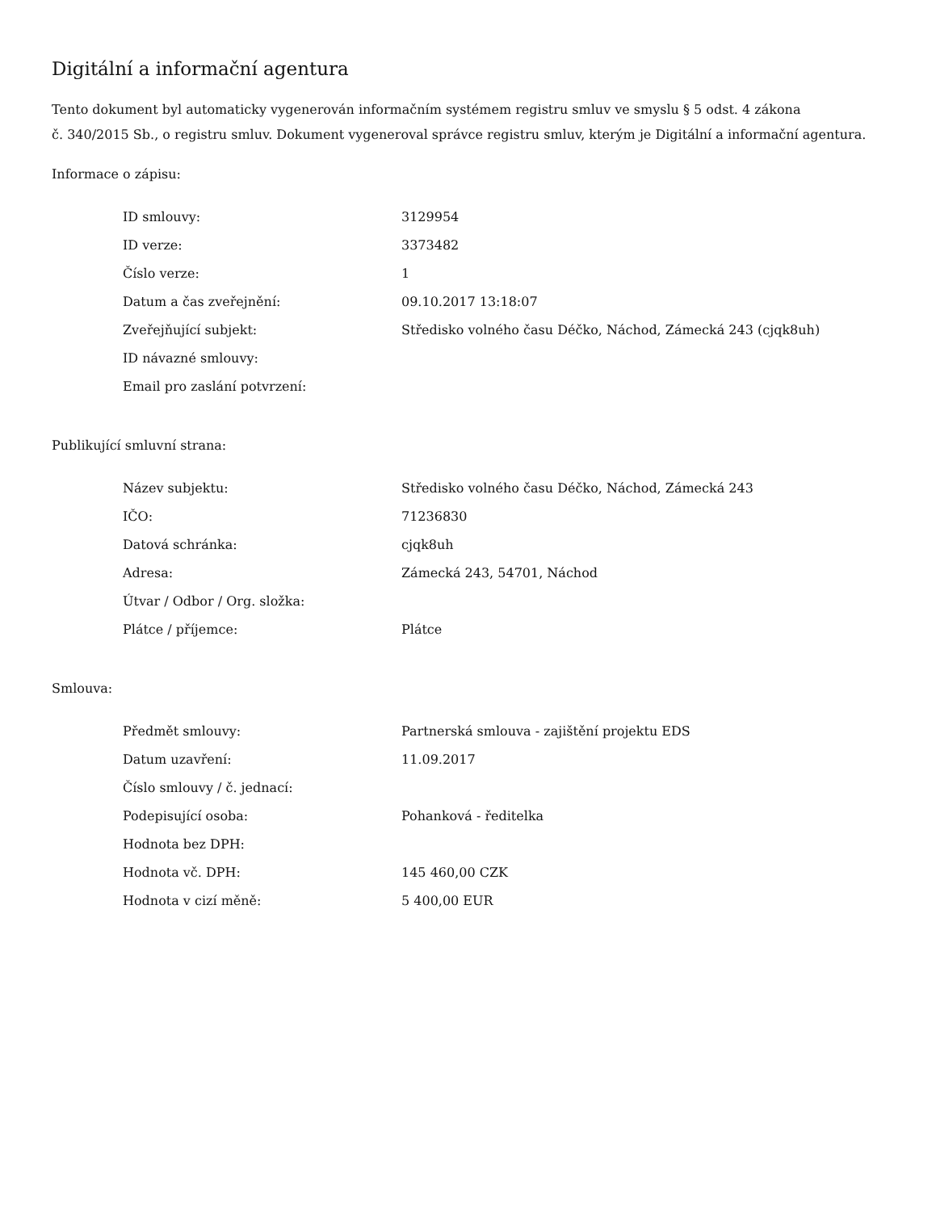Digitální a informační agentura
Tento dokument byl automaticky vygenerován informačním systémem registru smluv ve smyslu § 5 odst. 4 zákona
č. 340/2015 Sb., o registru smluv. Dokument vygeneroval správce registru smluv, kterým je Digitální a informační agentura.
Informace o zápisu:
| ID smlouvy: | 3129954 |
| ID verze: | 3373482 |
| Číslo verze: | 1 |
| Datum a čas zveřejnění: | 09.10.2017 13:18:07 |
| Zveřejňující subjekt: | Středisko volného času Déčko, Náchod, Zámecká 243 (cjqk8uh) |
| ID návazné smlouvy: | |
| Email pro zaslání potvrzení: | |
Publikující smluvní strana:
| Název subjektu: | Středisko volného času Déčko, Náchod, Zámecká 243 |
| IČO: | 71236830 |
| Datová schránka: | cjqk8uh |
| Adresa: | Zámecká 243, 54701, Náchod |
| Útvar / Odbor / Org. složka: | |
| Plátce / příjemce: | Plátce |
Smlouva:
| Předmět smlouvy: | Partnerská smlouva - zajištění projektu EDS |
| Datum uzavření: | 11.09.2017 |
| Číslo smlouvy / č. jednací: | |
| Podepisující osoba: | Pohanková - ředitelka |
| Hodnota bez DPH: | |
| Hodnota vč. DPH: | 145 460,00 CZK |
| Hodnota v cizí měně: | 5 400,00 EUR |